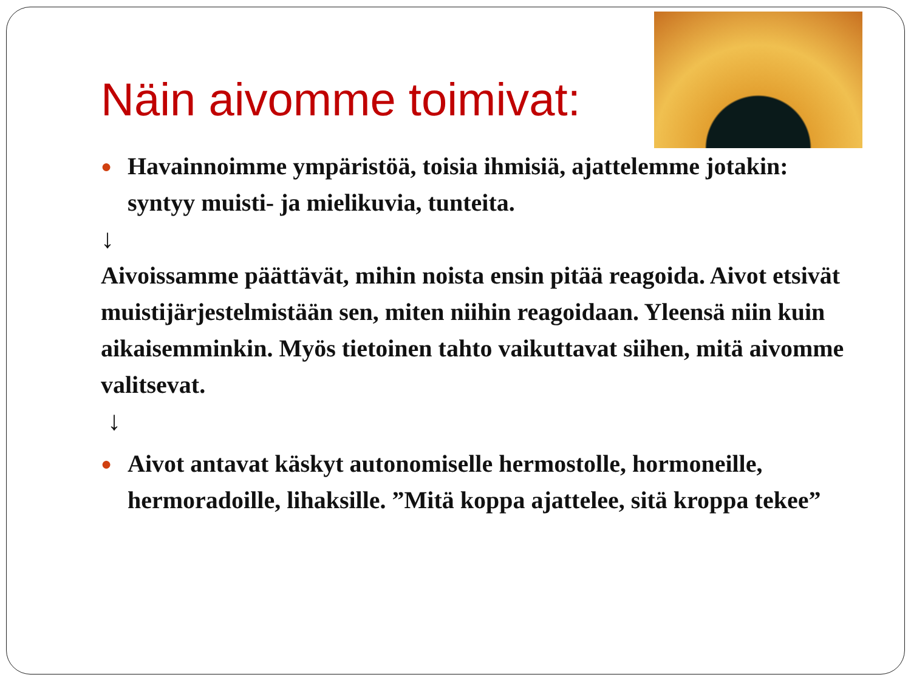Näin aivomme toimivat:
● Havainnoimme ympäristöä, toisia ihmisiä, ajattelemme jotakin: syntyy muisti- ja mielikuvia, tunteita.
↓
Aivoissamme päättävät, mihin noista ensin pitää reagoida. Aivot etsivät muistijärjestelmistään sen, miten niihin reagoidaan. Yleensä niin kuin aikaisemminkin. Myös tietoinen tahto vaikuttavat siihen, mitä aivomme valitsevat.
↓
● Aivot antavat käskyt autonomiselle hermostolle, hormoneille, hermoradoille, lihaksille. ”Mitä koppa ajattelee, sitä kroppa tekee”